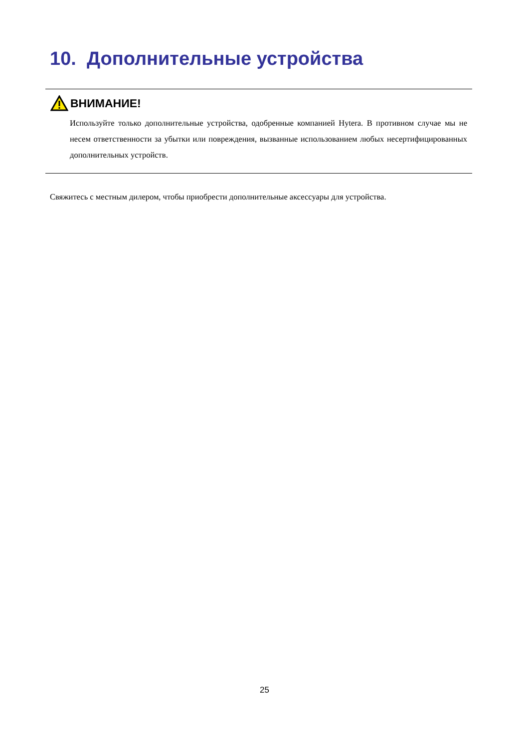10. Дополнительные устройства
ВНИМАНИЕ!
Используйте только дополнительные устройства, одобренные компанией Hytera. В противном случае мы не несем ответственности за убытки или повреждения, вызванные использованием любых несертифицированных дополнительных устройств.
Свяжитесь с местным дилером, чтобы приобрести дополнительные аксессуары для устройства.
25